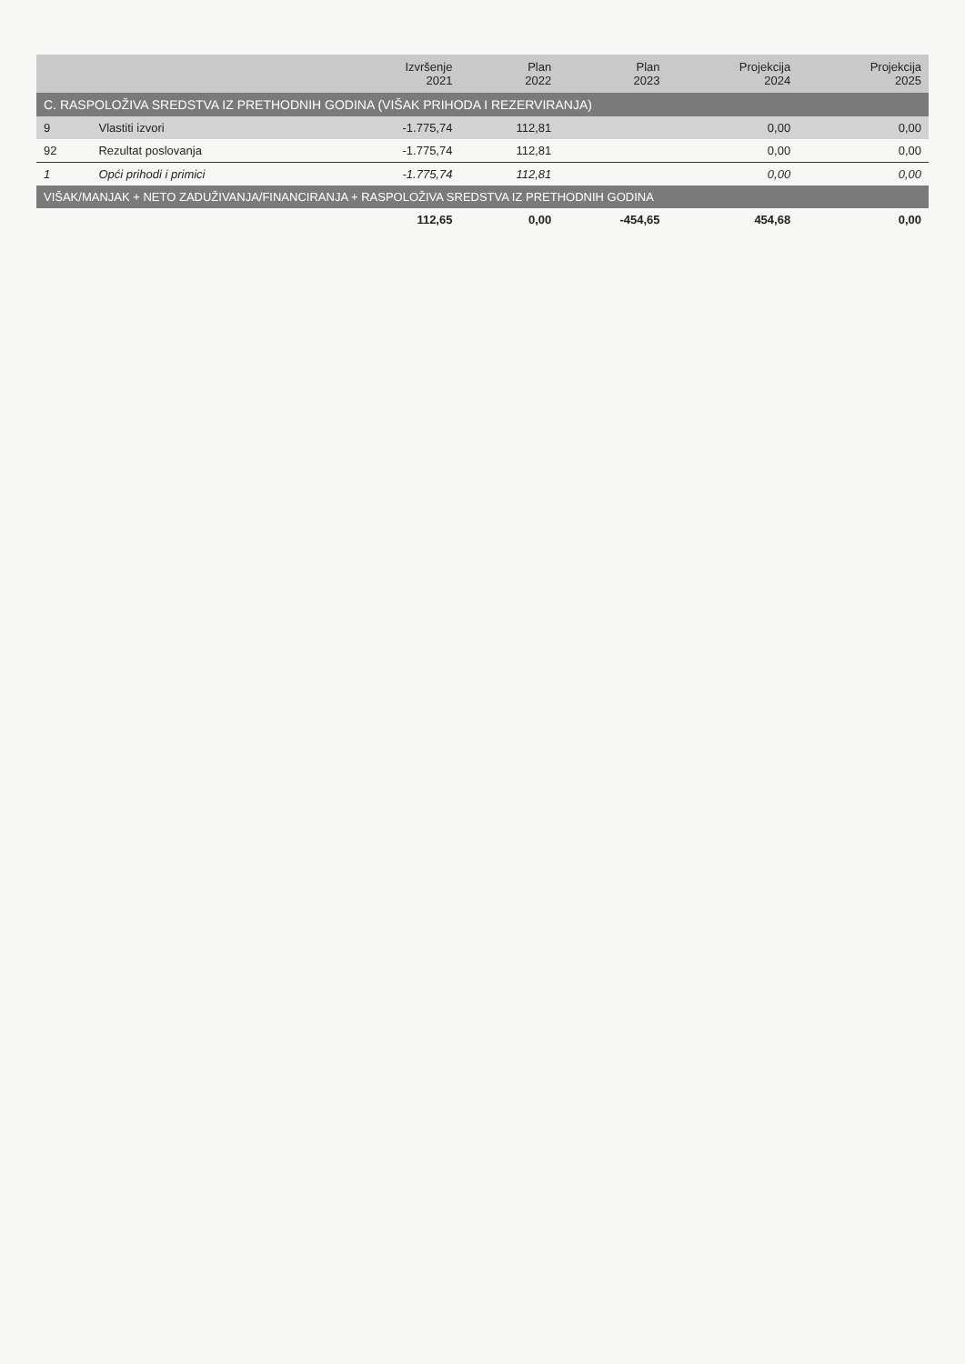| | | Izvršenje 2021 | Plan 2022 | Plan 2023 | Projekcija 2024 | Projekcija 2025 |
| --- | --- | --- | --- | --- | --- | --- |
| C. RASPOLOŽIVA SREDSTVA IZ PRETHODNIH GODINA (VIŠAK PRIHODA I REZERVIRANJA) | | | | | | |
| 9 | Vlastiti izvori | -1.775,74 | 112,81 | | 0,00 | 0,00 |
| 92 | Rezultat poslovanja | -1.775,74 | 112,81 | | 0,00 | 0,00 |
| 1 | Opći prihodi i primici | -1.775,74 | 112,81 | | 0,00 | 0,00 |
| VIŠAK/MANJAK + NETO ZADUŽIVANJA/FINANCIRANJA + RASPOLOŽIVA SREDSTVA IZ PRETHODNIH GODINA | | | | | | |
| | | 112,65 | 0,00 | -454,65 | 454,68 | 0,00 |